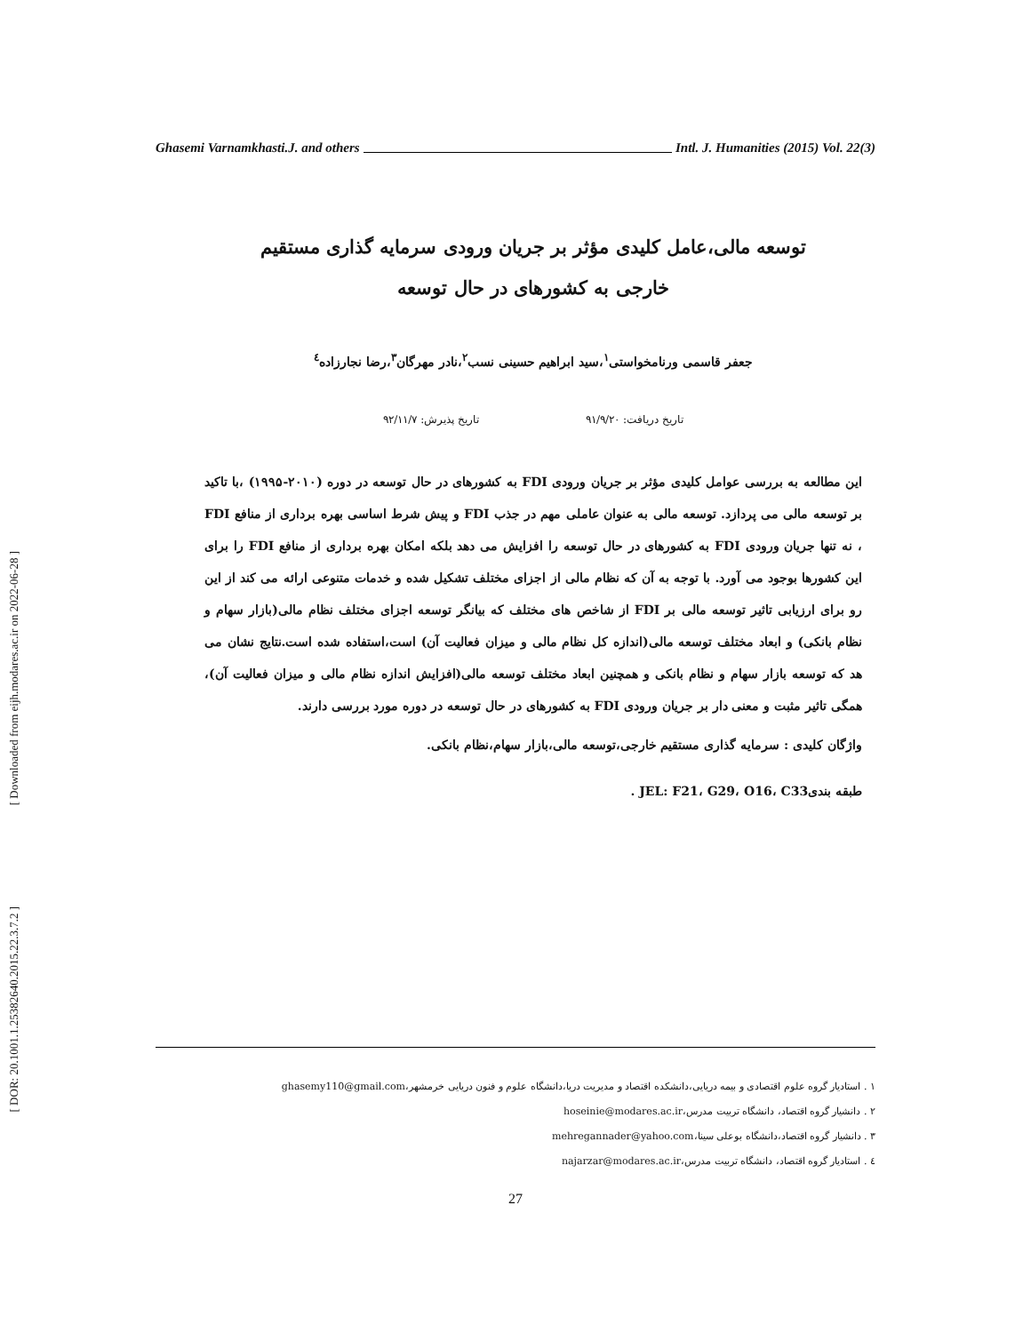Ghasemi Varnamkhasti.J. and others Intl. J. Humanities (2015) Vol. 22(3)
[ Downloaded from eijh.modares.ac.ir on 2022-06-28 ]
[ DOR: 20.1001.1.25382640.2015.22.3.7.2 ]
توسعه مالی،عامل کلیدی مؤثر بر جریان ورودی سرمایه گذاری مستقیم
خارجی به کشورهای در حال توسعه
جعفر قاسمی ورنامخواستی<sup>۱</sup>،سید ابراهیم حسینی نسب<sup>۲</sup>،نادر مهرگان<sup>۳</sup>،رضا نجارزاده<sup>٤</sup>
تاریخ دریافت: ۹۱/۹/۲۰ تاریخ پذیرش: ۹۲/۱۱/۷
این مطالعه به بررسی عوامل کلیدی مؤثر بر جریان ورودی FDI به کشورهای در حال توسعه در دوره (۲۰۱۰-۱۹۹۵) ،با تاکید بر توسعه مالی می پردازد. توسعه مالی به عنوان عاملی مهم در جذب FDI و پیش شرط اساسی بهره برداری از منافع FDI ، نه تنها جریان ورودی FDI به کشورهای در حال توسعه را افزایش می دهد بلکه امکان بهره برداری از منافع FDI را برای این کشورها بوجود می آورد. با توجه به آن که نظام مالی از اجزای مختلف تشکیل شده و خدمات متنوعی ارائه می کند از این رو برای ارزیابی تاثیر توسعه مالی بر FDI از شاخص های مختلف که بیانگر توسعه اجزای مختلف نظام مالی(بازار سهام و نظام بانکی) و ابعاد مختلف توسعه مالی(اندازه کل نظام مالی و میزان فعالیت آن) است،استفاده شده است.نتایج نشان می هد که توسعه بازار سهام و نظام بانکی و همچنین ابعاد مختلف توسعه مالی(افزایش اندازه نظام مالی و میزان فعالیت آن)، همگی تاثیر مثبت و معنی دار بر جریان ورودی FDI به کشورهای در حال توسعه در دوره مورد بررسی دارند.
واژگان کلیدی : سرمایه گذاری مستقیم خارجی،توسعه مالی،بازار سهام،نظام بانکی.
طبقه بندیJEL: F21، G29، O16، C33 .
۱ . استادیار گروه علوم اقتصادی و بیمه دریایی،دانشکده اقتصاد و مدیریت دریا،دانشگاه علوم و فنون دریایی خرمشهر،ghasemy110@gmail.com
۲ . دانشیار گروه اقتصاد، دانشگاه تربیت مدرس،hoseinie@modares.ac.ir
۳ . دانشیار گروه اقتصاد،دانشگاه بوعلی سینا،mehregannader@yahoo.com
٤ . استادیار گروه اقتصاد، دانشگاه تربیت مدرس،najarzar@modares.ac.ir
27